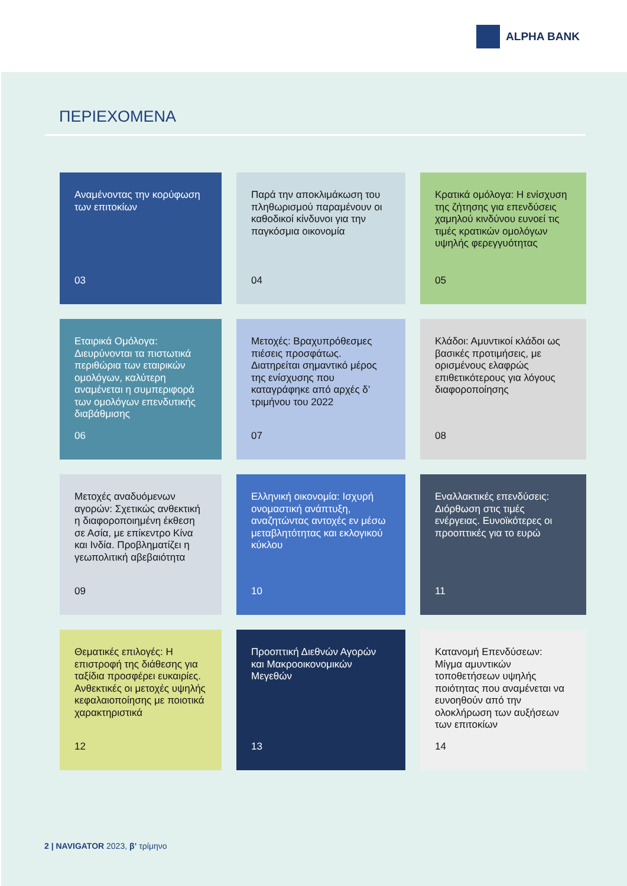ALPHA BANK
ΠΕΡΙΕΧΟΜΕΝΑ
Αναμένοντας την κορύφωση των επιτοκίων
03
Παρά την αποκλιμάκωση του πληθωρισμού παραμένουν οι καθοδικοί κίνδυνοι για την παγκόσμια οικονομία
04
Κρατικά ομόλογα: Η ενίσχυση της ζήτησης για επενδύσεις χαμηλού κινδύνου ευνοεί τις τιμές κρατικών ομολόγων υψηλής φερεγγυότητας
05
Εταιρικά Ομόλογα: Διευρύνονται τα πιστωτικά περιθώρια των εταιρικών ομολόγων, καλύτερη αναμένεται η συμπεριφορά των ομολόγων επενδυτικής διαβάθμισης
06
Μετοχές: Βραχυπρόθεσμες πιέσεις προσφάτως. Διατηρείται σημαντικό μέρος της ενίσχυσης που καταγράφηκε από αρχές δ’ τριμήνου του 2022
07
Κλάδοι: Αμυντικοί κλάδοι ως βασικές προτιμήσεις, με ορισμένους ελαφρώς επιθετικότερους για λόγους διαφοροποίησης
08
Μετοχές αναδυόμενων αγορών: Σχετικώς ανθεκτική η διαφοροποιημένη έκθεση σε Ασία, με επίκεντρο Κίνα και Ινδία. Προβληματίζει η γεωπολιτική αβεβαιότητα
09
Ελληνική οικονομία: Ισχυρή ονομαστική ανάπτυξη, αναζητώντας αντοχές εν μέσω μεταβλητότητας και εκλογικού κύκλου
10
Εναλλακτικές επενδύσεις: Διόρθωση στις τιμές ενέργειας. Ευνοϊκότερες οι προοπτικές για το ευρώ
11
Θεματικές επιλογές: Η επιστροφή της διάθεσης για ταξίδια προσφέρει ευκαιρίες. Ανθεκτικές οι μετοχές υψηλής κεφαλαιοποίησης με ποιοτικά χαρακτηριστικά
12
Προοπτική Διεθνών Αγορών και Μακροοικονομικών Μεγεθών
13
Κατανομή Επενδύσεων: Μίγμα αμυντικών τοποθετήσεων υψηλής ποιότητας που αναμένεται να ευνοηθούν από την ολοκλήρωση των αυξήσεων των επιτοκίων
14
2 | NAVIGATOR 2023, β’ τρίμηνο